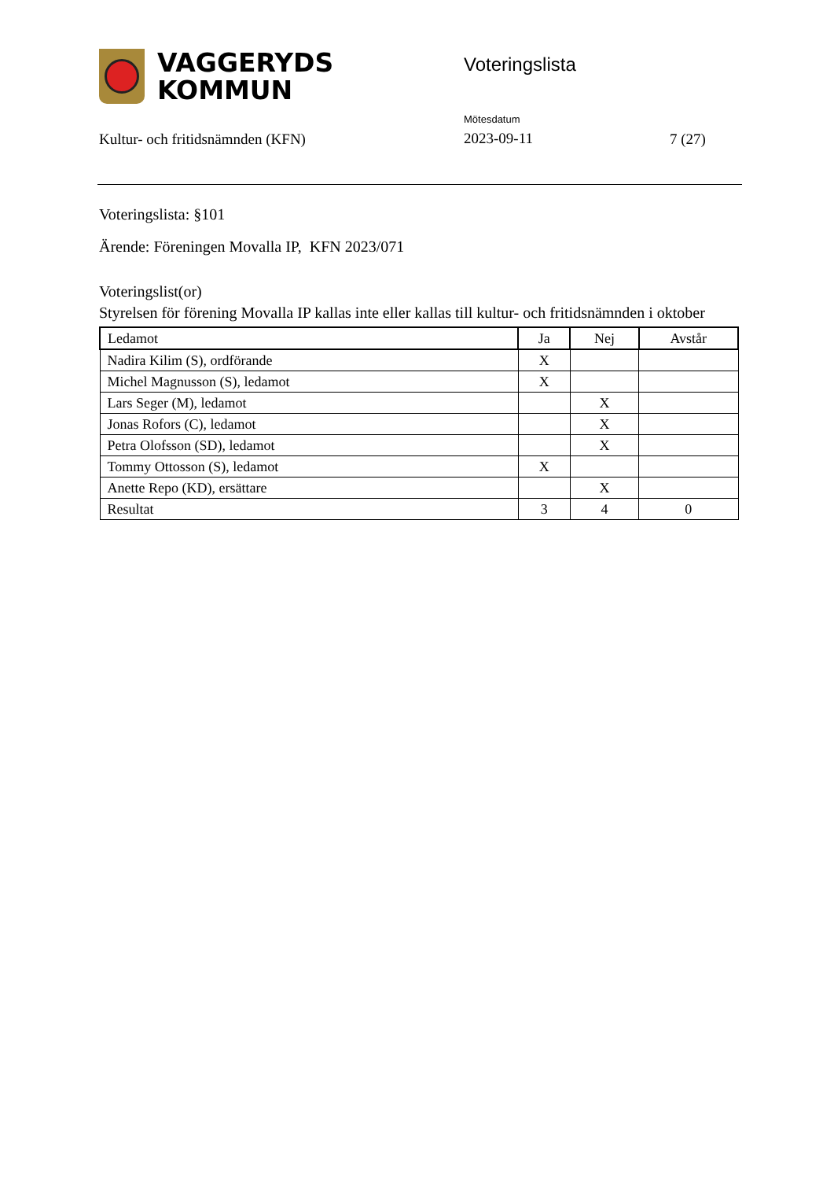VAGGERYDS
KOMMUN
Voteringslista
Kultur- och fritidsnämnden (KFN)
Mötesdatum
2023-09-11
7 (27)
Voteringslista: §101
Ärende: Föreningen Movalla IP, KFN 2023/071
Voteringslist(or)
Styrelsen för förening Movalla IP kallas inte eller kallas till kultur- och fritidsnämnden i oktober
| Ledamot | Ja | Nej | Avstår |
| --- | --- | --- | --- |
| Nadira Kilim (S), ordförande | X | | |
| Michel Magnusson (S), ledamot | X | | |
| Lars Seger (M), ledamot | | X | |
| Jonas Rofors (C), ledamot | | X | |
| Petra Olofsson (SD), ledamot | | X | |
| Tommy Ottosson (S), ledamot | X | | |
| Anette Repo (KD), ersättare | | X | |
| Resultat | 3 | 4 | 0 |